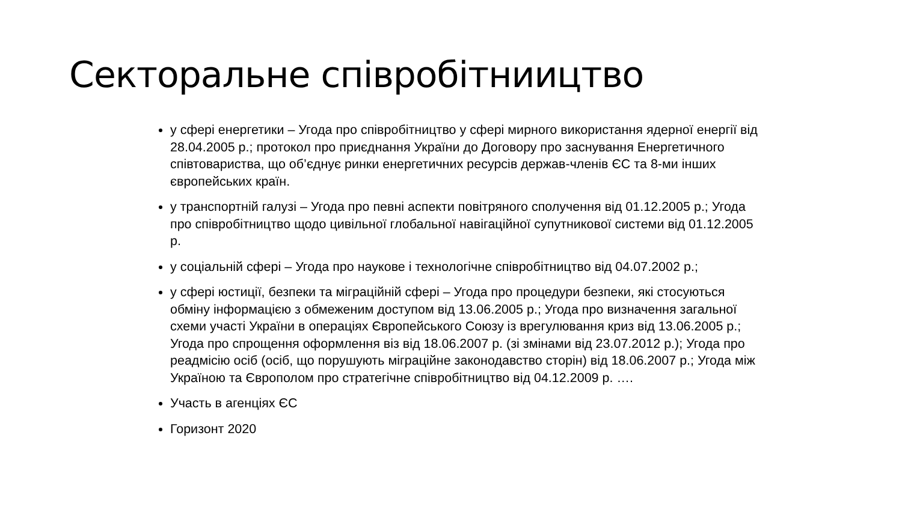Секторальне співробітниицтво
у сфері енергетики – Угода про співробітництво у сфері мирного використання ядерної енергії від 28.04.2005 р.; протокол про приєднання України до Договору про заснування Енергетичного співтовариства, що об’єднує ринки енергетичних ресурсів держав-членів ЄС та 8-ми інших європейських країн.
у транспортній галузі – Угода про певні аспекти повітряного сполучення від 01.12.2005 р.; Угода про співробітництво щодо цивільної глобальної навігаційної супутникової системи від 01.12.2005 р.
у соціальній сфері – Угода про наукове і технологічне співробітництво від 04.07.2002 р.;
у сфері юстиції, безпеки та міграційній сфері – Угода про процедури безпеки, які стосуються обміну інформацією з обмеженим доступом від 13.06.2005 р.; Угода про визначення загальної схеми участі України в операціях Європейського Союзу із врегулювання криз від 13.06.2005 р.; Угода про спрощення оформлення віз від 18.06.2007 р. (зі змінами від 23.07.2012 р.); Угода про реадмісію осіб (осіб, що порушують міграційне законодавство сторін) від 18.06.2007 р.; Угода між Україною та Європолом про стратегічне співробітництво від 04.12.2009 р. ….
Участь в агенціях ЄС
Горизонт 2020